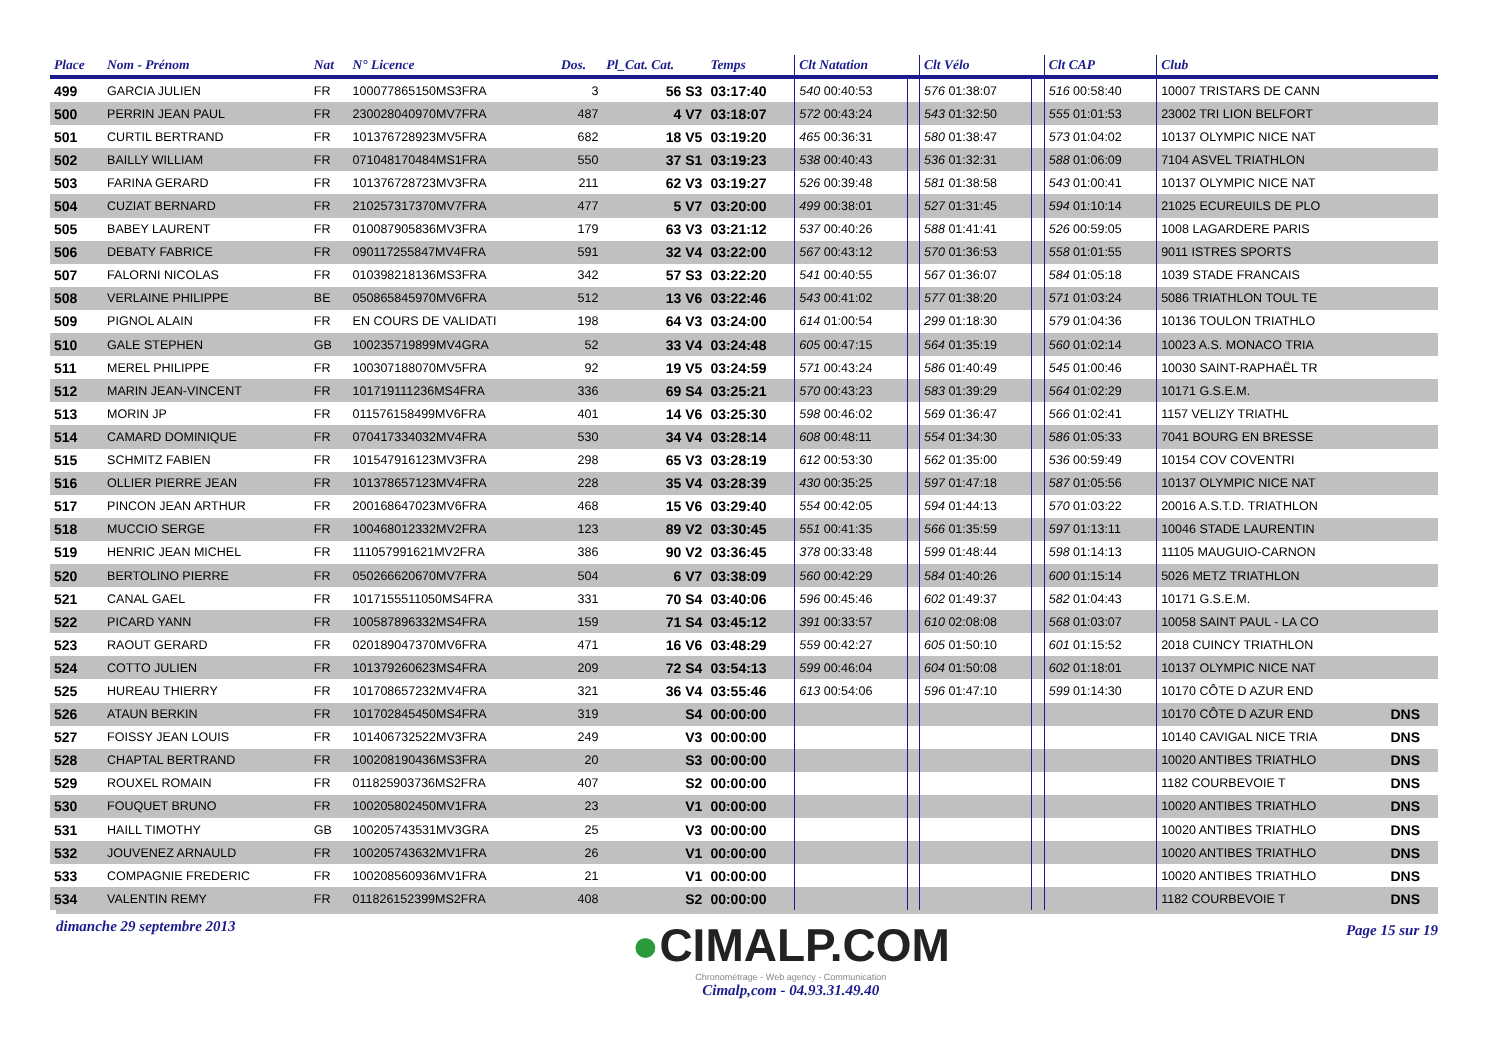| Place | Nom - Prénom | Nat | N° Licence | Dos. | Pl_Cat. Cat. | Temps | Clt Natation | | Clt Vélo | | Clt CAP | Club | |
| --- | --- | --- | --- | --- | --- | --- | --- | --- | --- | --- | --- | --- | --- |
| 499 | GARCIA JULIEN | FR | 100077865150MS3FRA | 3 | 56 S3 | 03:17:40 | 540 00:40:53 | | 576 01:38:07 | | 516 00:58:40 | 10007 TRISTARS DE CANN | |
| 500 | PERRIN JEAN PAUL | FR | 230028040970MV7FRA | 487 | 4 V7 | 03:18:07 | 572 00:43:24 | | 543 01:32:50 | | 555 01:01:53 | 23002 TRI LION BELFORT | |
| 501 | CURTIL BERTRAND | FR | 101376728923MV5FRA | 682 | 18 V5 | 03:19:20 | 465 00:36:31 | | 580 01:38:47 | | 573 01:04:02 | 10137 OLYMPIC NICE NAT | |
| 502 | BAILLY WILLIAM | FR | 071048170484MS1FRA | 550 | 37 S1 | 03:19:23 | 538 00:40:43 | | 536 01:32:31 | | 588 01:06:09 | 7104 ASVEL TRIATHLON | |
| 503 | FARINA GERARD | FR | 101376728723MV3FRA | 211 | 62 V3 | 03:19:27 | 526 00:39:48 | | 581 01:38:58 | | 543 01:00:41 | 10137 OLYMPIC NICE NAT | |
| 504 | CUZIAT BERNARD | FR | 210257317370MV7FRA | 477 | 5 V7 | 03:20:00 | 499 00:38:01 | | 527 01:31:45 | | 594 01:10:14 | 21025 ECUREUILS DE PLO | |
| 505 | BABEY LAURENT | FR | 010087905836MV3FRA | 179 | 63 V3 | 03:21:12 | 537 00:40:26 | | 588 01:41:41 | | 526 00:59:05 | 1008 LAGARDERE PARIS | |
| 506 | DEBATY FABRICE | FR | 090117255847MV4FRA | 591 | 32 V4 | 03:22:00 | 567 00:43:12 | | 570 01:36:53 | | 558 01:01:55 | 9011 ISTRES SPORTS | |
| 507 | FALORNI NICOLAS | FR | 010398218136MS3FRA | 342 | 57 S3 | 03:22:20 | 541 00:40:55 | | 567 01:36:07 | | 584 01:05:18 | 1039 STADE FRANCAIS | |
| 508 | VERLAINE PHILIPPE | BE | 050865845970MV6FRA | 512 | 13 V6 | 03:22:46 | 543 00:41:02 | | 577 01:38:20 | | 571 01:03:24 | 5086 TRIATHLON TOUL TE | |
| 509 | PIGNOL ALAIN | FR | EN COURS DE VALIDATI | 198 | 64 V3 | 03:24:00 | 614 01:00:54 | | 299 01:18:30 | | 579 01:04:36 | 10136 TOULON TRIATHLO | |
| 510 | GALE STEPHEN | GB | 100235719899MV4GRA | 52 | 33 V4 | 03:24:48 | 605 00:47:15 | | 564 01:35:19 | | 560 01:02:14 | 10023 A.S. MONACO TRIA | |
| 511 | MEREL PHILIPPE | FR | 100307188070MV5FRA | 92 | 19 V5 | 03:24:59 | 571 00:43:24 | | 586 01:40:49 | | 545 01:00:46 | 10030 SAINT-RAPHAËL TR | |
| 512 | MARIN JEAN-VINCENT | FR | 101719111236MS4FRA | 336 | 69 S4 | 03:25:21 | 570 00:43:23 | | 583 01:39:29 | | 564 01:02:29 | 10171 G.S.E.M. | |
| 513 | MORIN JP | FR | 011576158499MV6FRA | 401 | 14 V6 | 03:25:30 | 598 00:46:02 | | 569 01:36:47 | | 566 01:02:41 | 1157 VELIZY TRIATHL | |
| 514 | CAMARD DOMINIQUE | FR | 070417334032MV4FRA | 530 | 34 V4 | 03:28:14 | 608 00:48:11 | | 554 01:34:30 | | 586 01:05:33 | 7041 BOURG EN BRESSE | |
| 515 | SCHMITZ FABIEN | FR | 101547916123MV3FRA | 298 | 65 V3 | 03:28:19 | 612 00:53:30 | | 562 01:35:00 | | 536 00:59:49 | 10154 COV COVENTRI | |
| 516 | OLLIER PIERRE JEAN | FR | 101378657123MV4FRA | 228 | 35 V4 | 03:28:39 | 430 00:35:25 | | 597 01:47:18 | | 587 01:05:56 | 10137 OLYMPIC NICE NAT | |
| 517 | PINCON JEAN ARTHUR | FR | 200168647023MV6FRA | 468 | 15 V6 | 03:29:40 | 554 00:42:05 | | 594 01:44:13 | | 570 01:03:22 | 20016 A.S.T.D. TRIATHLON | |
| 518 | MUCCIO SERGE | FR | 100468012332MV2FRA | 123 | 89 V2 | 03:30:45 | 551 00:41:35 | | 566 01:35:59 | | 597 01:13:11 | 10046 STADE LAURENTIN | |
| 519 | HENRIC JEAN MICHEL | FR | 111057991621MV2FRA | 386 | 90 V2 | 03:36:45 | 378 00:33:48 | | 599 01:48:44 | | 598 01:14:13 | 11105 MAUGUIO-CARNON | |
| 520 | BERTOLINO PIERRE | FR | 050266620670MV7FRA | 504 | 6 V7 | 03:38:09 | 560 00:42:29 | | 584 01:40:26 | | 600 01:15:14 | 5026 METZ TRIATHLON | |
| 521 | CANAL GAEL | FR | 1017155511050MS4FRA | 331 | 70 S4 | 03:40:06 | 596 00:45:46 | | 602 01:49:37 | | 582 01:04:43 | 10171 G.S.E.M. | |
| 522 | PICARD YANN | FR | 100587896332MS4FRA | 159 | 71 S4 | 03:45:12 | 391 00:33:57 | | 610 02:08:08 | | 568 01:03:07 | 10058 SAINT PAUL - LA CO | |
| 523 | RAOUT GERARD | FR | 020189047370MV6FRA | 471 | 16 V6 | 03:48:29 | 559 00:42:27 | | 605 01:50:10 | | 601 01:15:52 | 2018 CUINCY TRIATHLON | |
| 524 | COTTO JULIEN | FR | 101379260623MS4FRA | 209 | 72 S4 | 03:54:13 | 599 00:46:04 | | 604 01:50:08 | | 602 01:18:01 | 10137 OLYMPIC NICE NAT | |
| 525 | HUREAU THIERRY | FR | 101708657232MV4FRA | 321 | 36 V4 | 03:55:46 | 613 00:54:06 | | 596 01:47:10 | | 599 01:14:30 | 10170 CÔTE D AZUR END | |
| 526 | ATAUN BERKIN | FR | 101702845450MS4FRA | 319 | S4 | 00:00:00 | | | | | | 10170 CÔTE D AZUR END | DNS |
| 527 | FOISSY JEAN LOUIS | FR | 101406732522MV3FRA | 249 | V3 | 00:00:00 | | | | | | 10140 CAVIGAL NICE TRIA | DNS |
| 528 | CHAPTAL BERTRAND | FR | 100208190436MS3FRA | 20 | S3 | 00:00:00 | | | | | | 10020 ANTIBES TRIATHLO | DNS |
| 529 | ROUXEL ROMAIN | FR | 011825903736MS2FRA | 407 | S2 | 00:00:00 | | | | | | 1182 COURBEVOIE T | DNS |
| 530 | FOUQUET BRUNO | FR | 100205802450MV1FRA | 23 | V1 | 00:00:00 | | | | | | 10020 ANTIBES TRIATHLO | DNS |
| 531 | HAILL TIMOTHY | GB | 100205743531MV3GRA | 25 | V3 | 00:00:00 | | | | | | 10020 ANTIBES TRIATHLO | DNS |
| 532 | JOUVENEZ ARNAULD | FR | 100205743632MV1FRA | 26 | V1 | 00:00:00 | | | | | | 10020 ANTIBES TRIATHLO | DNS |
| 533 | COMPAGNIE FREDERIC | FR | 100208560936MV1FRA | 21 | V1 | 00:00:00 | | | | | | 10020 ANTIBES TRIATHLO | DNS |
| 534 | VALENTIN REMY | FR | 011826152399MS2FRA | 408 | S2 | 00:00:00 | | | | | | 1182 COURBEVOIE T | DNS |
dimanche 29 septembre 2013
●CIMALP.COM
Chronométrage - Web agency - Communication
Cimalp,com - 04.93.31.49.40
Page 15 sur 19